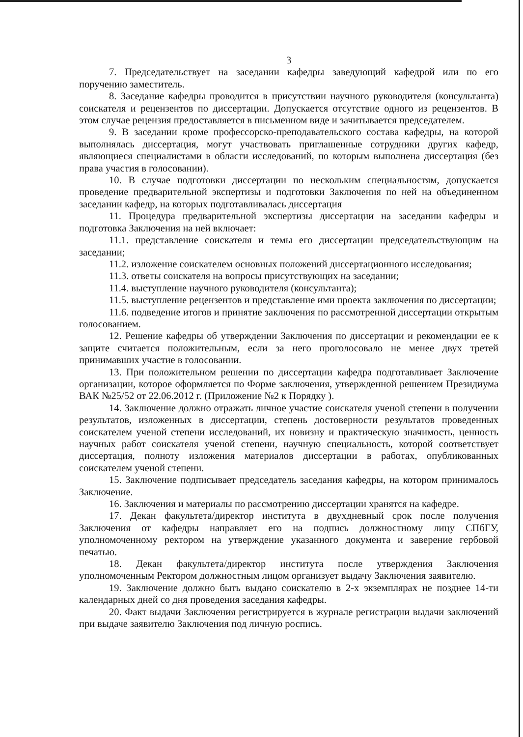3
7. Председательствует на заседании кафедры заведующий кафедрой или по его поручению заместитель.
8. Заседание кафедры проводится в присутствии научного руководителя (консультанта) соискателя и рецензентов по диссертации. Допускается отсутствие одного из рецензентов. В этом случае рецензия предоставляется в письменном виде и зачитывается председателем.
9. В заседании кроме профессорско-преподавательского состава кафедры, на которой выполнялась диссертация, могут участвовать приглашенные сотрудники других кафедр, являющиеся специалистами в области исследований, по которым выполнена диссертация (без права участия в голосовании).
10. В случае подготовки диссертации по нескольким специальностям, допускается проведение предварительной экспертизы и подготовки Заключения по ней на объединенном заседании кафедр, на которых подготавливалась диссертация
11. Процедура предварительной экспертизы диссертации на заседании кафедры и подготовка Заключения на ней включает:
11.1. представление соискателя и темы его диссертации председательствующим на заседании;
11.2. изложение соискателем основных положений диссертационного исследования;
11.3. ответы соискателя на вопросы присутствующих на заседании;
11.4. выступление научного руководителя (консультанта);
11.5. выступление рецензентов и представление ими проекта заключения по диссертации;
11.6. подведение итогов и принятие заключения по рассмотренной диссертации открытым голосованием.
12. Решение кафедры об утверждении Заключения по диссертации и рекомендации ее к защите считается положительным, если за него проголосовало не менее двух третей принимавших участие в голосовании.
13. При положительном решении по диссертации кафедра подготавливает Заключение организации, которое оформляется по Форме заключения, утвержденной решением Президиума ВАК №25/52 от 22.06.2012 г. (Приложение №2 к Порядку ).
14. Заключение должно отражать личное участие соискателя ученой степени в получении результатов, изложенных в диссертации, степень достоверности результатов проведенных соискателем ученой степени исследований, их новизну и практическую значимость, ценность научных работ соискателя ученой степени, научную специальность, которой соответствует диссертация, полноту изложения материалов диссертации в работах, опубликованных соискателем ученой степени.
15. Заключение подписывает председатель заседания кафедры, на котором принималось Заключение.
16. Заключения и материалы по рассмотрению диссертации хранятся на кафедре.
17. Декан факультета/директор института в двухдневный срок после получения Заключения от кафедры направляет его на подпись должностному лицу СПбГУ, уполномоченному ректором на утверждение указанного документа и заверение гербовой печатью.
18. Декан факультета/директор института после утверждения Заключения уполномоченным Ректором должностным лицом организует выдачу Заключения заявителю.
19. Заключение должно быть выдано соискателю в 2-х экземплярах не позднее 14-ти календарных дней со дня проведения заседания кафедры.
20. Факт выдачи Заключения регистрируется в журнале регистрации выдачи заключений при выдаче заявителю Заключения под личную роспись.